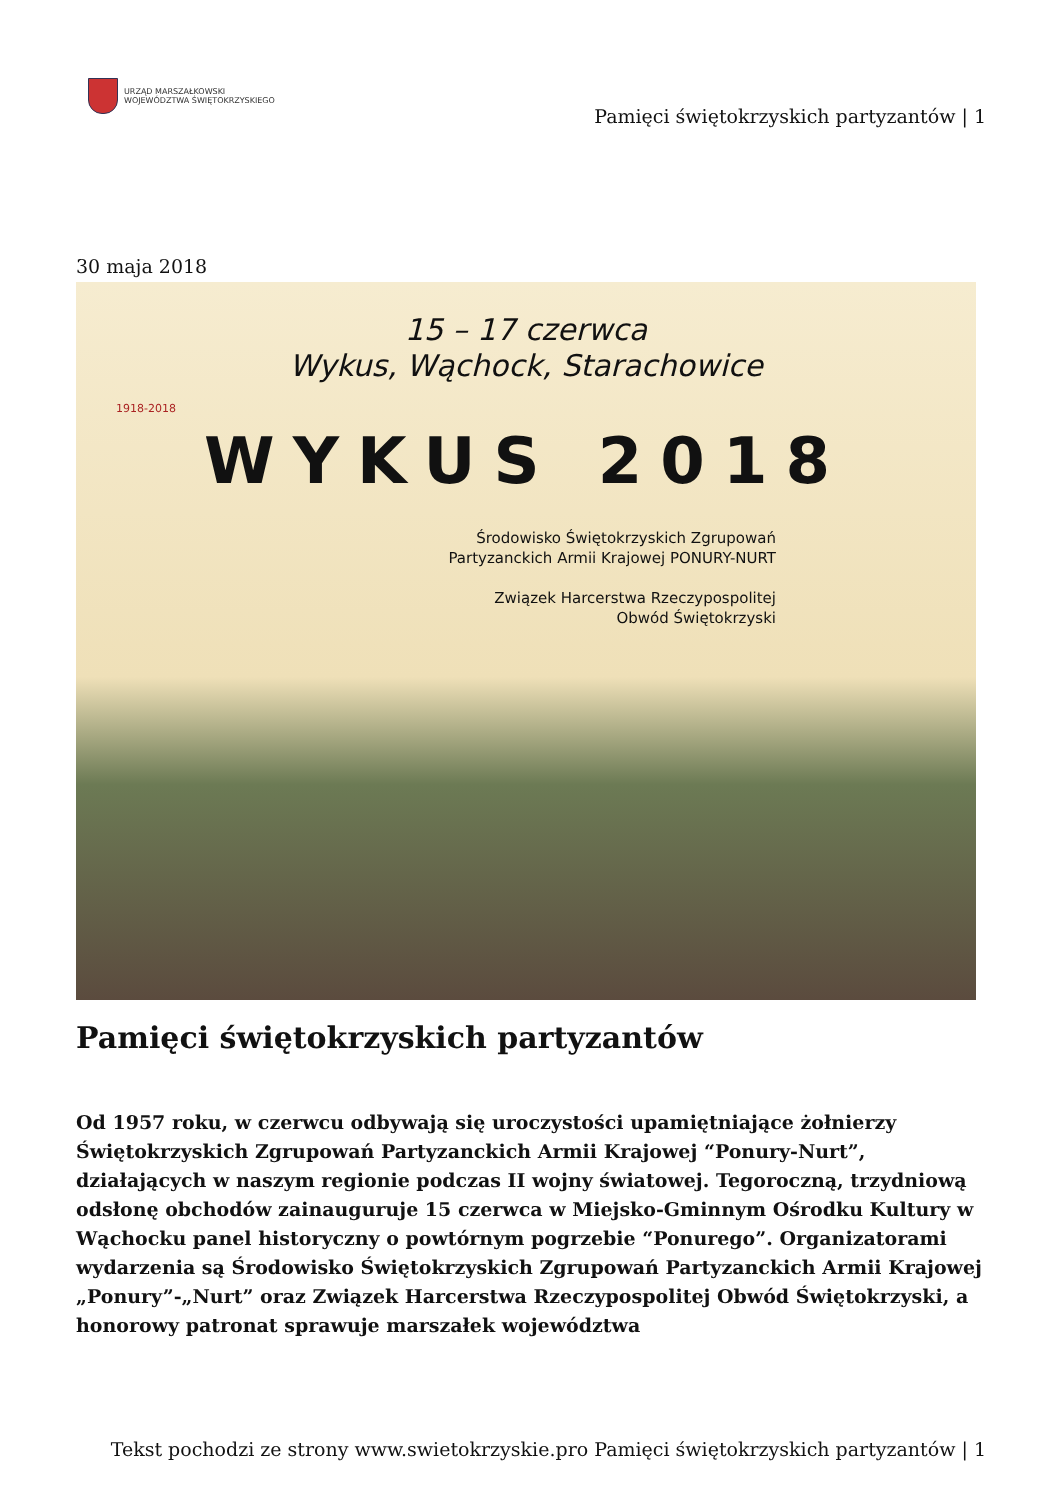URZĄD MARSZAŁKOWSKI
WOJEWÓDZTWA ŚWIĘTOKRZYSKIEGO
Pamięci świętokrzyskich partyzantów | 1
30 maja 2018
1918-2018
15 – 17 czerwca
Wykus, Wąchock, Starachowice
WYKUS 2018
Środowisko Świętokrzyskich Zgrupowań
Partyzanckich Armii Krajowej PONURY-NURT
Związek Harcerstwa Rzeczypospolitej
Obwód Świętokrzyski
Pamięci świętokrzyskich partyzantów
Od 1957 roku, w czerwcu odbywają się uroczystości upamiętniające żołnierzy Świętokrzyskich Zgrupowań Partyzanckich Armii Krajowej “Ponury-Nurt”, działających w naszym regionie podczas II wojny światowej. Tegoroczną, trzydniową odsłonę obchodów zainauguruje 15 czerwca w Miejsko-Gminnym Ośrodku Kultury w Wąchocku panel historyczny o powtórnym pogrzebie “Ponurego”. Organizatorami wydarzenia są Środowisko Świętokrzyskich Zgrupowań Partyzanckich Armii Krajowej „Ponury”-„Nurt” oraz Związek Harcerstwa Rzeczypospolitej Obwód Świętokrzyski, a honorowy patronat sprawuje marszałek województwa
Tekst pochodzi ze strony www.swietokrzyskie.pro Pamięci świętokrzyskich partyzantów | 1